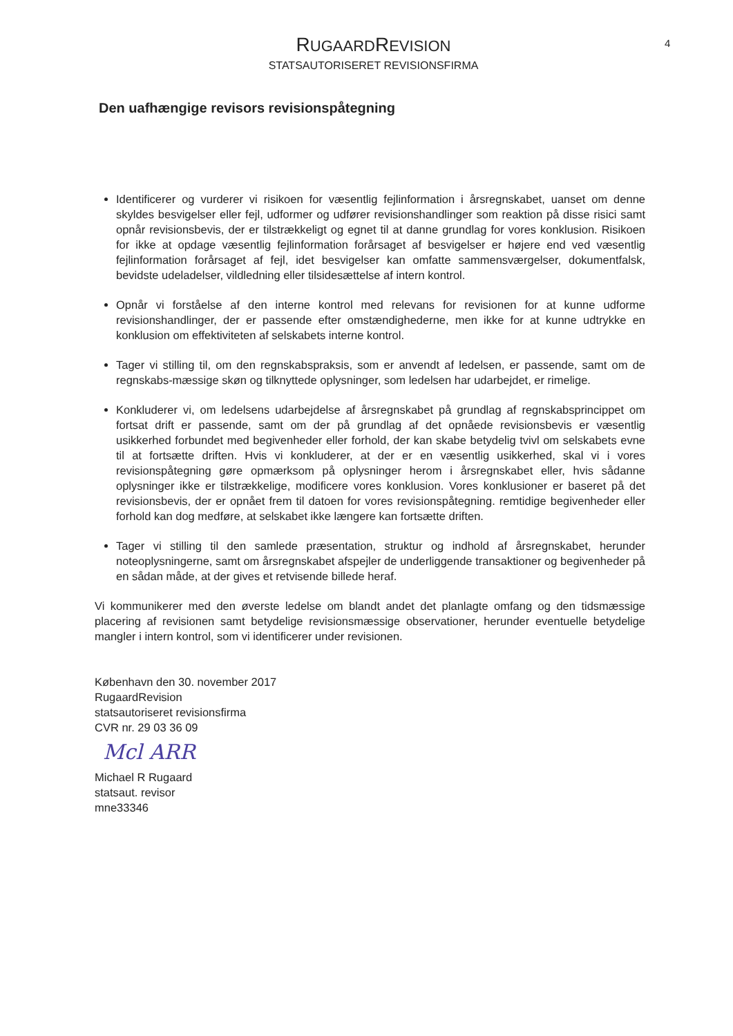RUGAARDREVISION
STATSAUTORISERET REVISIONSFIRMA
4
Den uafhængige revisors revisionspåtegning
Identificerer og vurderer vi risikoen for væsentlig fejlinformation i årsregnskabet, uanset om denne skyldes besvigelser eller fejl, udformer og udfører revisionshandlinger som reaktion på disse risici samt opnår revisionsbevis, der er tilstrækkeligt og egnet til at danne grundlag for vores konklusion. Risikoen for ikke at opdage væsentlig fejlinformation forårsaget af besvigelser er højere end ved væsentlig fejlinformation forårsaget af fejl, idet besvigelser kan omfatte sammensværgelser, dokumentfalsk, bevidste udeladelser, vildledning eller tilsidesættelse af intern kontrol.
Opnår vi forståelse af den interne kontrol med relevans for revisionen for at kunne udforme revisionshandlinger, der er passende efter omstændighederne, men ikke for at kunne udtrykke en konklusion om effektiviteten af selskabets interne kontrol.
Tager vi stilling til, om den regnskabspraksis, som er anvendt af ledelsen, er passende, samt om de regnskabs-mæssige skøn og tilknyttede oplysninger, som ledelsen har udarbejdet, er rimelige.
Konkluderer vi, om ledelsens udarbejdelse af årsregnskabet på grundlag af regnskabsprincippet om fortsat drift er passende, samt om der på grundlag af det opnåede revisionsbevis er væsentlig usikkerhed forbundet med begivenheder eller forhold, der kan skabe betydelig tvivl om selskabets evne til at fortsætte driften. Hvis vi konkluderer, at der er en væsentlig usikkerhed, skal vi i vores revisionspåtegning gøre opmærksom på oplysninger herom i årsregnskabet eller, hvis sådanne oplysninger ikke er tilstrækkelige, modificere vores konklusion. Vores konklusioner er baseret på det revisionsbevis, der er opnået frem til datoen for vores revisionspåtegning. remtidige begivenheder eller forhold kan dog medføre, at selskabet ikke længere kan fortsætte driften.
Tager vi stilling til den samlede præsentation, struktur og indhold af årsregnskabet, herunder noteoplysningerne, samt om årsregnskabet afspejler de underliggende transaktioner og begivenheder på en sådan måde, at der gives et retvisende billede heraf.
Vi kommunikerer med den øverste ledelse om blandt andet det planlagte omfang og den tidsmæssige placering af revisionen samt betydelige revisionsmæssige observationer, herunder eventuelle betydelige mangler i intern kontrol, som vi identificerer under revisionen.
København den 30. november 2017
RugaardRevision
statsautoriseret revisionsfirma
CVR nr. 29 03 36 09
Mcl ARR
Michael R Rugaard
statsaut. revisor
mne33346